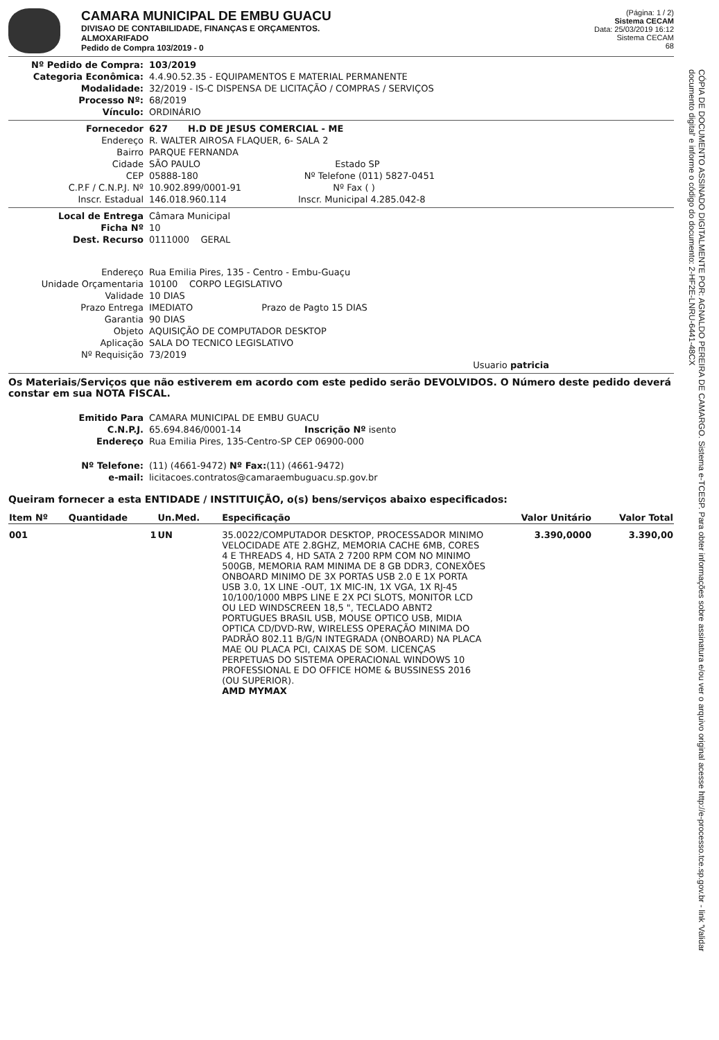CAMARA MUNICIPAL DE EMBU GUACU
DIVISAO DE CONTABILIDADE, FINANÇAS E ORÇAMENTOS.
ALMOXARIFADO
Pedido de Compra 103/2019 - 0
(Página: 1 / 2)
Sistema CECAM
Data: 25/03/2019 16:12
Sistema CECAM
68
Nº Pedido de Compra:
103/2019
Categoria Econômica:
4.4.90.52.35 - EQUIPAMENTOS E MATERIAL PERMANENTE
Modalidade:
32/2019 - IS-C DISPENSA DE LICITAÇÃO / COMPRAS / SERVIÇOS
Processo Nº:
68/2019
Vínculo:
ORDINÁRIO
Fornecedor
627 H.D DE JESUS COMERCIAL - ME
Endereço
R. WALTER AIROSA FLAQUER, 6- SALA 2
Bairro
PARQUE FERNANDA
Cidade
SÃO PAULO Estado SP
CEP
05888-180 Nº Telefone (011) 5827-0451
C.P.F / C.N.P.J. Nº
10.902.899/0001-91 Nº Fax ( )
Inscr. Estadual
146.018.960.114 Inscr. Municipal 4.285.042-8
Local de Entrega
Câmara Municipal
Ficha Nº
10
Dest. Recurso
0111000 GERAL
Endereço
Rua Emilia Pires, 135 - Centro - Embu-Guaçu
Unidade Orçamentaria
10100 CORPO LEGISLATIVO
Validade
10 DIAS
Prazo Entrega
IMEDIATO Prazo de Pagto 15 DIAS
Garantia
90 DIAS
Objeto
AQUISIÇÃO DE COMPUTADOR DESKTOP
Aplicação
SALA DO TECNICO LEGISLATIVO
Nº Requisição
73/2019
Usuario patricia
Os Materiais/Serviços que não estiverem em acordo com este pedido serão DEVOLVIDOS. O Número deste pedido deverá constar em sua NOTA FISCAL.
Emitido Para
CAMARA MUNICIPAL DE EMBU GUACU
C.N.P.J.
65.694.846/0001-14 Inscrição Nº isento
Endereço
Rua Emilia Pires, 135-Centro-SP CEP 06900-000
Nº Telefone:
(11) (4661-9472) Nº Fax:(11) (4661-9472)
e-mail:
licitacoes.contratos@camaraembuguacu.sp.gov.br
Queiram fornecer a esta ENTIDADE / INSTITUIÇÃO, o(s) bens/serviços abaixo especificados:
| Item Nº | Quantidade | Un.Med. | Especificação | Valor Unitário | Valor Total |
| --- | --- | --- | --- | --- | --- |
| 001 | 1 | UN | 35.0022/COMPUTADOR DESKTOP, PROCESSADOR MINIMO VELOCIDADE ATE 2.8GHZ, MEMORIA CACHE 6MB, CORES 4 E THREADS 4, HD SATA 2 7200 RPM COM NO MINIMO 500GB, MEMORIA RAM MINIMA DE 8 GB DDR3, CONEXÕES ONBOARD MINIMO DE 3X PORTAS USB 2.0 E 1X PORTA USB 3.0, 1X LINE -OUT, 1X MIC-IN, 1X VGA, 1X RJ-45 10/100/1000 MBPS LINE E 2X PCI SLOTS, MONITOR LCD OU LED WINDSCREEN 18,5 ", TECLADO ABNT2 PORTUGUES BRASIL USB, MOUSE OPTICO USB, MIDIA OPTICA CD/DVD-RW, WIRELESS OPERAÇÃO MINIMA DO PADRÃO 802.11 B/G/N INTEGRADA (ONBOARD) NA PLACA MAE OU PLACA PCI, CAIXAS DE SOM. LICENÇAS PERPETUAS DO SISTEMA OPERACIONAL WINDOWS 10 PROFESSIONAL E DO OFFICE HOME & BUSSINESS 2016 (OU SUPERIOR). AMD MYMAX | 3.390,0000 | 3.390,00 |
CÓPIA DE DOCUMENTO ASSINADO DIGITALMENTE POR: AGNALDO PEREIRA DE CAMARGO. Sistema e-TCESP. Para obter informações sobre assinatura e/ou ver o arquivo original acesse http://e-processo.tce.sp.gov.br - link 'Validar documento digital' e informe o código do documento: 2-HF2E-LNRU-6441-48CX